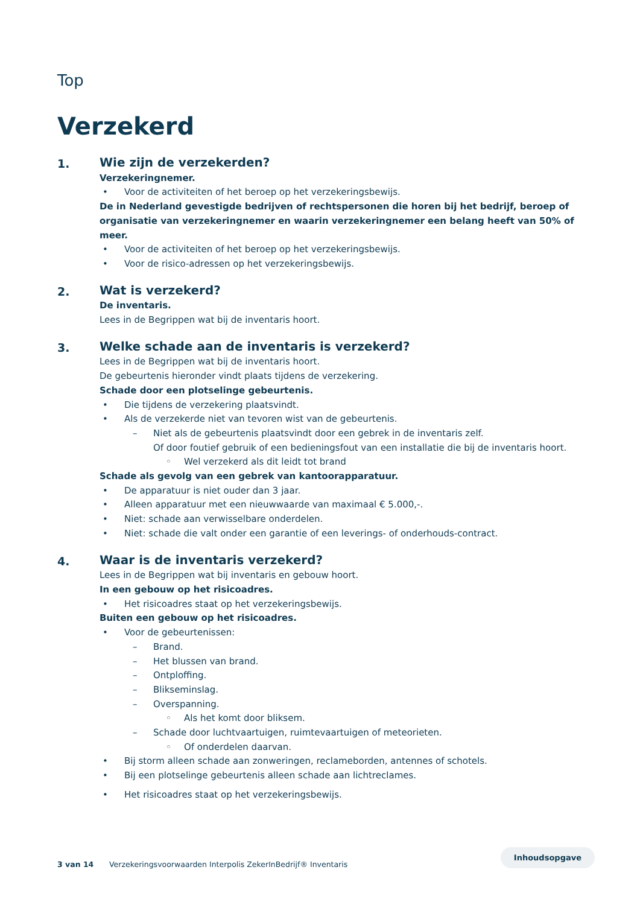Top
Verzekerd
1.
Wie zijn de verzekerden?
Verzekeringnemer.
• Voor de activiteiten of het beroep op het verzekeringsbewijs.
De in Nederland gevestigde bedrijven of rechtspersonen die horen bij het bedrijf, beroep of organisatie van verzekeringnemer en waarin verzekeringnemer een belang heeft van 50% of meer.
• Voor de activiteiten of het beroep op het verzekeringsbewijs.
• Voor de risico-adressen op het verzekeringsbewijs.
2.
Wat is verzekerd?
De inventaris.
Lees in de Begrippen wat bij de inventaris hoort.
3.
Welke schade aan de inventaris is verzekerd?
Lees in de Begrippen wat bij de inventaris hoort.
De gebeurtenis hieronder vindt plaats tijdens de verzekering.
Schade door een plotselinge gebeurtenis.
• Die tijdens de verzekering plaatsvindt.
• Als de verzekerde niet van tevoren wist van de gebeurtenis.
– Niet als de gebeurtenis plaatsvindt door een gebrek in de inventaris zelf.
Of door foutief gebruik of een bedieningsfout van een installatie die bij de inventaris hoort.
◦ Wel verzekerd als dit leidt tot brand
Schade als gevolg van een gebrek van kantoorapparatuur.
• De apparatuur is niet ouder dan 3 jaar.
• Alleen apparatuur met een nieuwwaarde van maximaal € 5.000,-.
• Niet: schade aan verwisselbare onderdelen.
• Niet: schade die valt onder een garantie of een leverings- of onderhouds-contract.
4.
Waar is de inventaris verzekerd?
Lees in de Begrippen wat bij inventaris en gebouw hoort.
In een gebouw op het risicoadres.
• Het risicoadres staat op het verzekeringsbewijs.
Buiten een gebouw op het risicoadres.
• Voor de gebeurtenissen:
– Brand.
– Het blussen van brand.
– Ontploffing.
– Blikseminslag.
– Overspanning.
◦ Als het komt door bliksem.
– Schade door luchtvaartuigen, ruimtevaartuigen of meteorieten.
◦ Of onderdelen daarvan.
• Bij storm alleen schade aan zonweringen, reclameborden, antennes of schotels.
• Bij een plotselinge gebeurtenis alleen schade aan lichtreclames.
• Het risicoadres staat op het verzekeringsbewijs.
3 van 14 Verzekeringsvoorwaarden Interpolis ZekerInBedrijf® Inventaris Inhoudsopgave